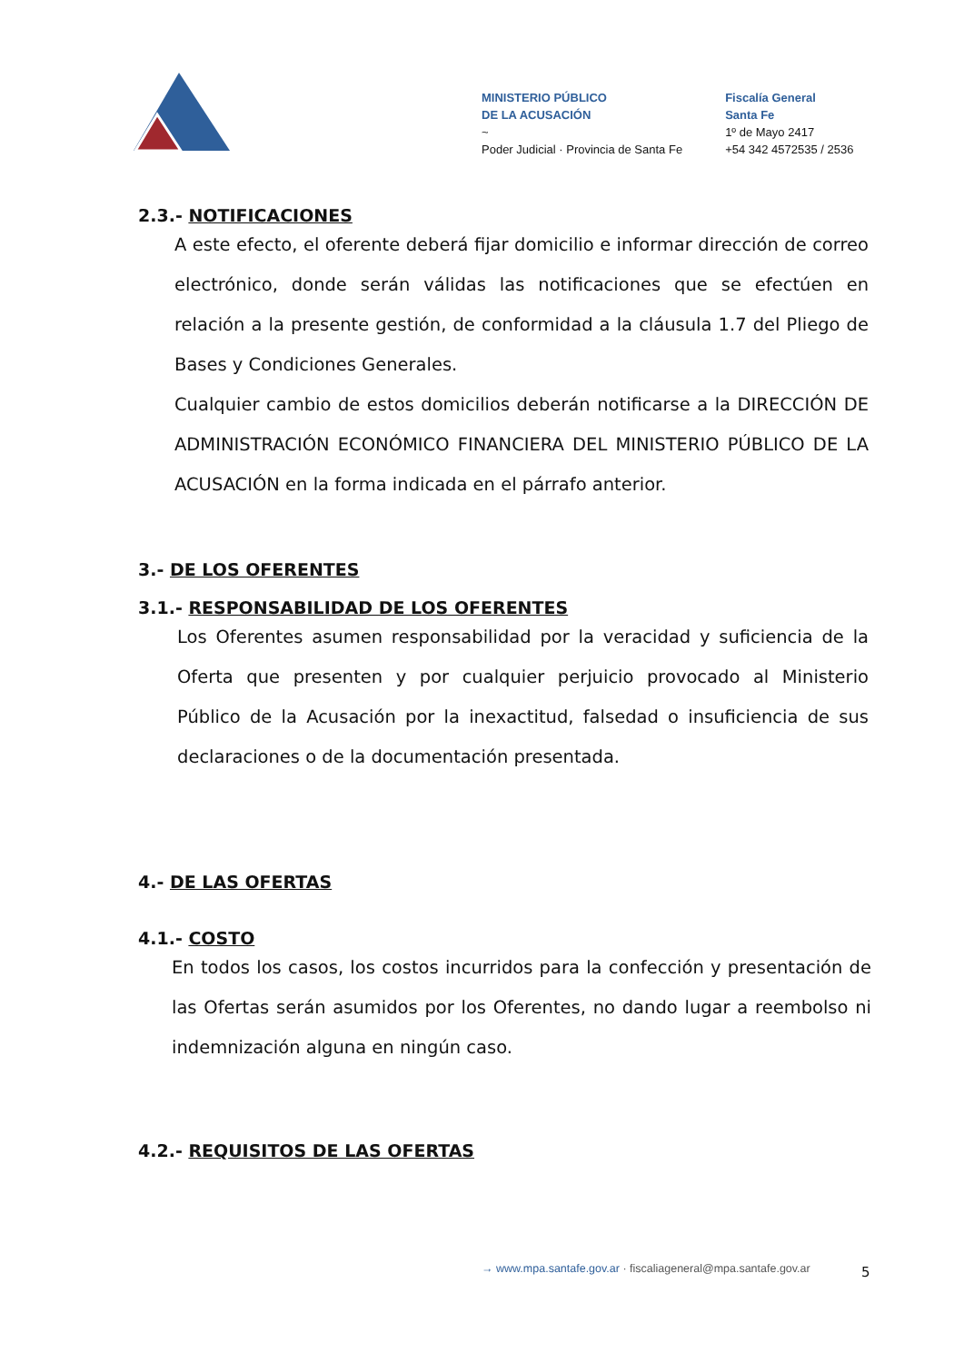MINISTERIO PÚBLICO
DE LA ACUSACIÓN
~
Poder Judicial · Provincia de Santa Fe
Fiscalía General
Santa Fe
1º de Mayo 2417
+54 342 4572535 / 2536
2.3.- NOTIFICACIONES
A este efecto, el oferente deberá fijar domicilio e informar dirección de correo electrónico, donde serán válidas las notificaciones que se efectúen en relación a la presente gestión, de conformidad a la cláusula 1.7 del Pliego de Bases y Condiciones Generales.
Cualquier cambio de estos domicilios deberán notificarse a la DIRECCIÓN DE ADMINISTRACIÓN ECONÓMICO FINANCIERA DEL MINISTERIO PÚBLICO DE LA ACUSACIÓN en la forma indicada en el párrafo anterior.
3.- DE LOS OFERENTES
3.1.- RESPONSABILIDAD DE LOS OFERENTES
Los Oferentes asumen responsabilidad por la veracidad y suficiencia de la Oferta que presenten y por cualquier perjuicio provocado al Ministerio Público de la Acusación por la inexactitud, falsedad o insuficiencia de sus declaraciones o de la documentación presentada.
4.- DE LAS OFERTAS
4.1.- COSTO
En todos los casos, los costos incurridos para la confección y presentación de las Ofertas serán asumidos por los Oferentes, no dando lugar a reembolso ni indemnización alguna en ningún caso.
4.2.- REQUISITOS DE LAS OFERTAS
→ www.mpa.santafe.gov.ar · fiscaliageneral@mpa.santafe.gov.ar
5